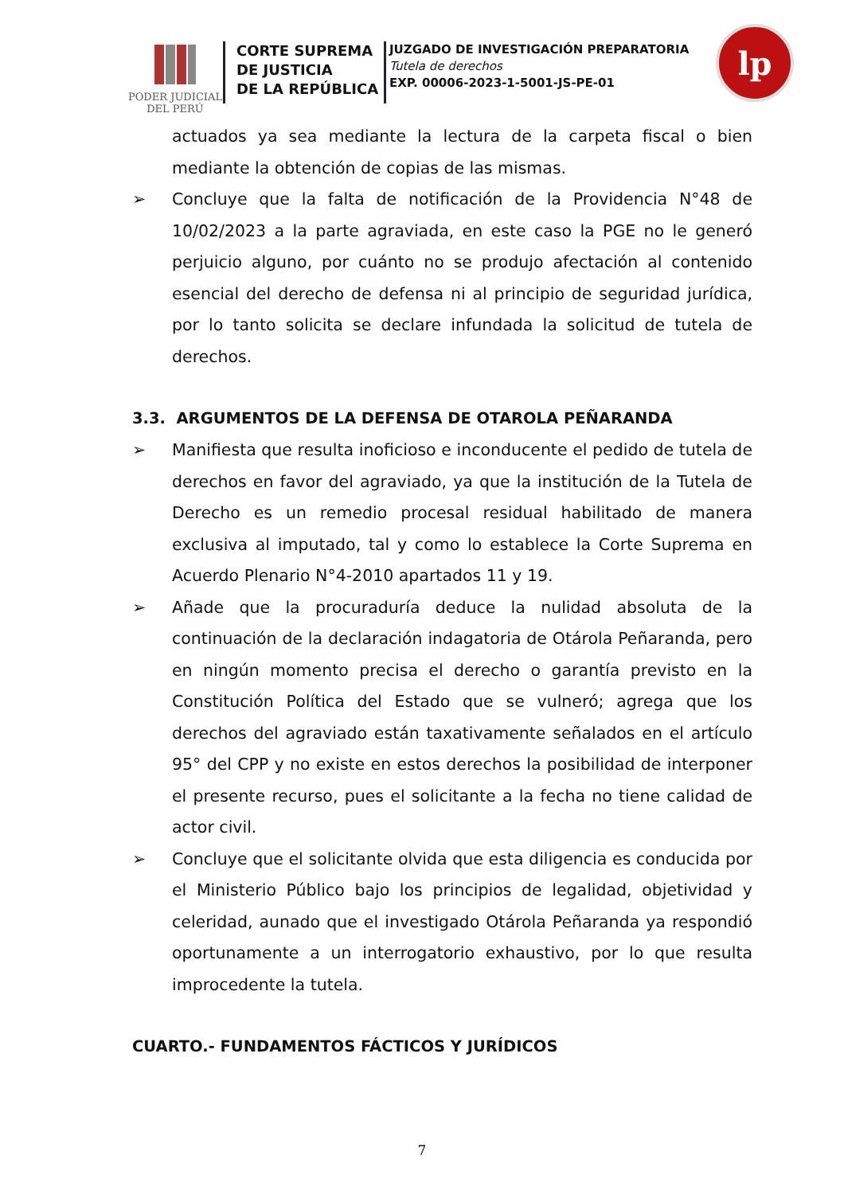PODER JUDICIAL
DEL PERÚ
CORTE SUPREMA
DE JUSTICIA
DE LA REPÚBLICA
JUZGADO DE INVESTIGACIÓN PREPARATORIA
Tutela de derechos
EXP. 00006-2023-1-5001-JS-PE-01
lp
actuados ya sea mediante la lectura de la carpeta fiscal o bien mediante la obtención de copias de las mismas.
➢ Concluye que la falta de notificación de la Providencia N°48 de 10/02/2023 a la parte agraviada, en este caso la PGE no le generó perjuicio alguno, por cuánto no se produjo afectación al contenido esencial del derecho de defensa ni al principio de seguridad jurídica, por lo tanto solicita se declare infundada la solicitud de tutela de derechos.
3.3. ARGUMENTOS DE LA DEFENSA DE OTAROLA PEÑARANDA
➢ Manifiesta que resulta inoficioso e inconducente el pedido de tutela de derechos en favor del agraviado, ya que la institución de la Tutela de Derecho es un remedio procesal residual habilitado de manera exclusiva al imputado, tal y como lo establece la Corte Suprema en Acuerdo Plenario N°4-2010 apartados 11 y 19.
➢ Añade que la procuraduría deduce la nulidad absoluta de la continuación de la declaración indagatoria de Otárola Peñaranda, pero en ningún momento precisa el derecho o garantía previsto en la Constitución Política del Estado que se vulneró; agrega que los derechos del agraviado están taxativamente señalados en el artículo 95° del CPP y no existe en estos derechos la posibilidad de interponer el presente recurso, pues el solicitante a la fecha no tiene calidad de actor civil.
➢ Concluye que el solicitante olvida que esta diligencia es conducida por el Ministerio Público bajo los principios de legalidad, objetividad y celeridad, aunado que el investigado Otárola Peñaranda ya respondió oportunamente a un interrogatorio exhaustivo, por lo que resulta improcedente la tutela.
CUARTO.- FUNDAMENTOS FÁCTICOS Y JURÍDICOS
7